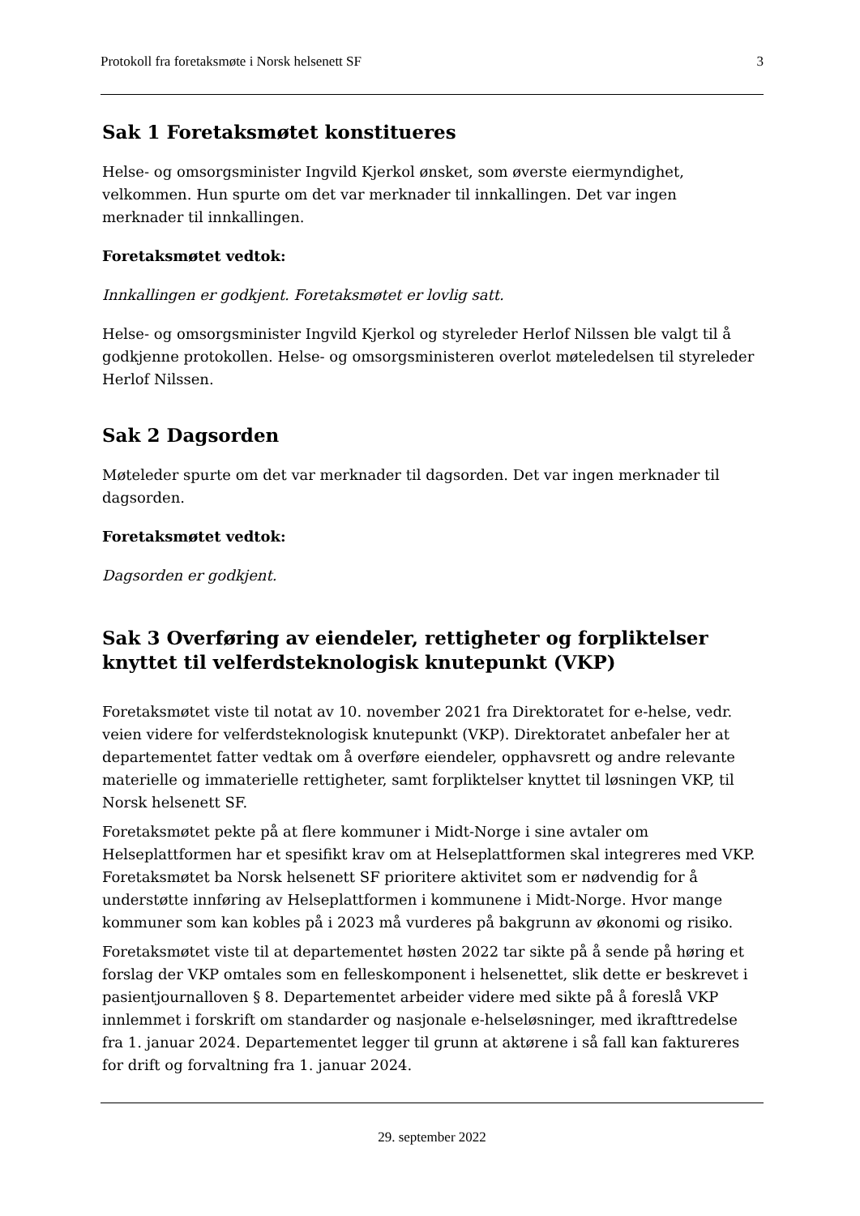Protokoll fra foretaksmøte i Norsk helsenett SF 3
Sak 1 Foretaksmøtet konstitueres
Helse- og omsorgsminister Ingvild Kjerkol ønsket, som øverste eiermyndighet, velkommen. Hun spurte om det var merknader til innkallingen. Det var ingen merknader til innkallingen.
Foretaksmøtet vedtok:
Innkallingen er godkjent. Foretaksmøtet er lovlig satt.
Helse- og omsorgsminister Ingvild Kjerkol og styreleder Herlof Nilssen ble valgt til å godkjenne protokollen. Helse- og omsorgsministeren overlot møteledelsen til styreleder Herlof Nilssen.
Sak 2 Dagsorden
Møteleder spurte om det var merknader til dagsorden. Det var ingen merknader til dagsorden.
Foretaksmøtet vedtok:
Dagsorden er godkjent.
Sak 3 Overføring av eiendeler, rettigheter og forpliktelser knyttet til velferdsteknologisk knutepunkt (VKP)
Foretaksmøtet viste til notat av 10. november 2021 fra Direktoratet for e-helse, vedr. veien videre for velferdsteknologisk knutepunkt (VKP). Direktoratet anbefaler her at departementet fatter vedtak om å overføre eiendeler, opphavsrett og andre relevante materielle og immaterielle rettigheter, samt forpliktelser knyttet til løsningen VKP, til Norsk helsenett SF.
Foretaksmøtet pekte på at flere kommuner i Midt-Norge i sine avtaler om Helseplattformen har et spesifikt krav om at Helseplattformen skal integreres med VKP. Foretaksmøtet ba Norsk helsenett SF prioritere aktivitet som er nødvendig for å understøtte innføring av Helseplattformen i kommunene i Midt-Norge. Hvor mange kommuner som kan kobles på i 2023 må vurderes på bakgrunn av økonomi og risiko.
Foretaksmøtet viste til at departementet høsten 2022 tar sikte på å sende på høring et forslag der VKP omtales som en felleskomponent i helsenettet, slik dette er beskrevet i pasientjournalloven § 8. Departementet arbeider videre med sikte på å foreslå VKP innlemmet i forskrift om standarder og nasjonale e-helseløsninger, med ikrafttredelse fra 1. januar 2024. Departementet legger til grunn at aktørene i så fall kan faktureres for drift og forvaltning fra 1. januar 2024.
29. september 2022